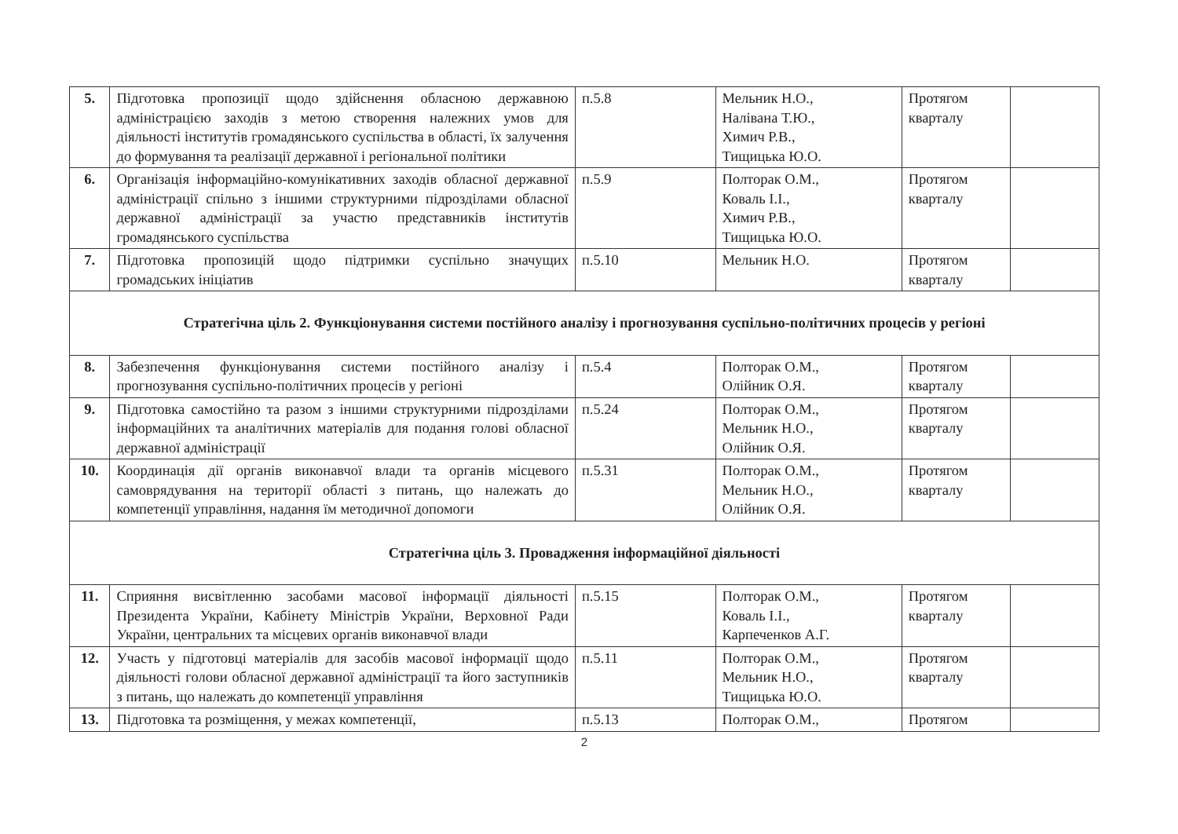| 5. | Підготовка пропозиції щодо здійснення обласною державною адміністрацією заходів з метою створення належних умов для діяльності інститутів громадянського суспільства в області, їх залучення до формування та реалізації державної і регіональної політики | п.5.8 | Мельник Н.О., Налівана Т.Ю., Химич Р.В., Тищицька Ю.О. | Протягом кварталу | |
| 6. | Організація інформаційно-комунікативних заходів обласної державної адміністрації спільно з іншими структурними підрозділами обласної державної адміністрації за участю представників інститутів громадянського суспільства | п.5.9 | Полторак О.М., Коваль І.І., Химич Р.В., Тищицька Ю.О. | Протягом кварталу | |
| 7. | Підготовка пропозицій щодо підтримки суспільно значущих громадських ініціатив | п.5.10 | Мельник Н.О. | Протягом кварталу | |
| Стратегічна ціль 2. Функціонування системи постійного аналізу і прогнозування суспільно-політичних процесів у регіоні | | | | | |
| 8. | Забезпечення функціонування системи постійного аналізу і прогнозування суспільно-політичних процесів у регіоні | п.5.4 | Полторак О.М., Олійник О.Я. | Протягом кварталу | |
| 9. | Підготовка самостійно та разом з іншими структурними підрозділами інформаційних та аналітичних матеріалів для подання голові обласної державної адміністрації | п.5.24 | Полторак О.М., Мельник Н.О., Олійник О.Я. | Протягом кварталу | |
| 10. | Координація дії органів виконавчої влади та органів місцевого самоврядування на території області з питань, що належать до компетенції управління, надання їм методичної допомоги | п.5.31 | Полторак О.М., Мельник Н.О., Олійник О.Я. | Протягом кварталу | |
| Стратегічна ціль 3. Провадження інформаційної діяльності | | | | | |
| 11. | Сприяння висвітленню засобами масової інформації діяльності Президента України, Кабінету Міністрів України, Верховної Ради України, центральних та місцевих органів виконавчої влади | п.5.15 | Полторак О.М., Коваль І.І., Карпеченков А.Г. | Протягом кварталу | |
| 12. | Участь у підготовці матеріалів для засобів масової інформації щодо діяльності голови обласної державної адміністрації та його заступників з питань, що належать до компетенції управління | п.5.11 | Полторак О.М., Мельник Н.О., Тищицька Ю.О. | Протягом кварталу | |
| 13. | Підготовка та розміщення, у межах компетенції, | п.5.13 | Полторак О.М., | Протягом | |
2